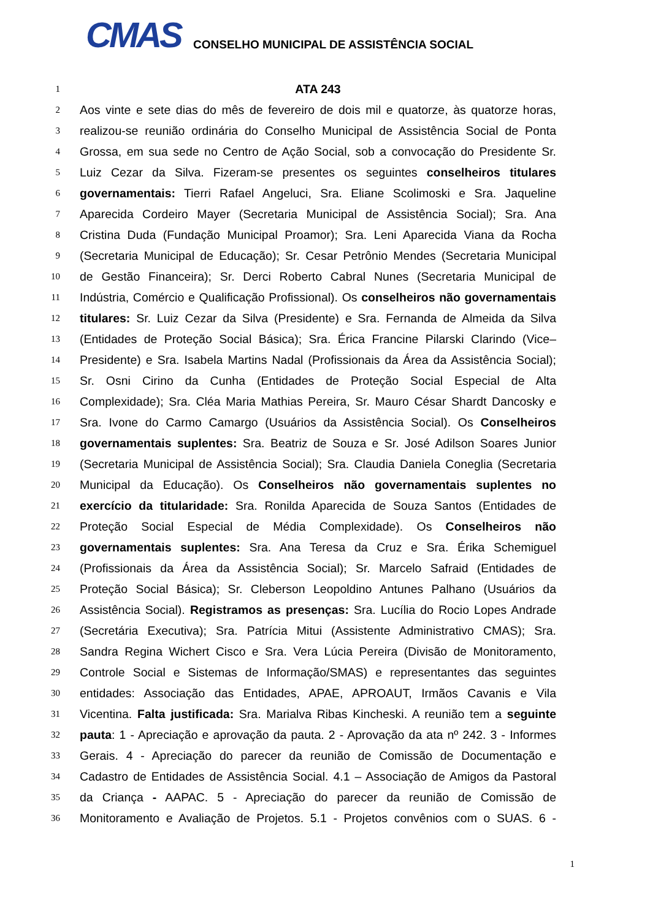CMAS
CONSELHO MUNICIPAL DE ASSISTÊNCIA SOCIAL
1 ATA 243
2 Aos vinte e sete dias do mês de fevereiro de dois mil e quatorze, às quatorze horas,
3 realizou-se reunião ordinária do Conselho Municipal de Assistência Social de Ponta
4 Grossa, em sua sede no Centro de Ação Social, sob a convocação do Presidente Sr.
5 Luiz Cezar da Silva. Fizeram-se presentes os seguintes conselheiros titulares
6 governamentais: Tierri Rafael Angeluci, Sra. Eliane Scolimoski e Sra. Jaqueline
7 Aparecida Cordeiro Mayer (Secretaria Municipal de Assistência Social); Sra. Ana
8 Cristina Duda (Fundação Municipal Proamor); Sra. Leni Aparecida Viana da Rocha
9 (Secretaria Municipal de Educação); Sr. Cesar Petrônio Mendes (Secretaria Municipal
10 de Gestão Financeira); Sr. Derci Roberto Cabral Nunes (Secretaria Municipal de
11 Indústria, Comércio e Qualificação Profissional). Os conselheiros não governamentais
12 titulares: Sr. Luiz Cezar da Silva (Presidente) e Sra. Fernanda de Almeida da Silva
13 (Entidades de Proteção Social Básica); Sra. Érica Francine Pilarski Clarindo (Vice–
14 Presidente) e Sra. Isabela Martins Nadal (Profissionais da Área da Assistência Social);
15 Sr. Osni Cirino da Cunha (Entidades de Proteção Social Especial de Alta
16 Complexidade); Sra. Cléa Maria Mathias Pereira, Sr. Mauro César Shardt Dancosky e
17 Sra. Ivone do Carmo Camargo (Usuários da Assistência Social). Os Conselheiros
18 governamentais suplentes: Sra. Beatriz de Souza e Sr. José Adilson Soares Junior
19 (Secretaria Municipal de Assistência Social); Sra. Claudia Daniela Coneglia (Secretaria
20 Municipal da Educação). Os Conselheiros não governamentais suplentes no
21 exercício da titularidade: Sra. Ronilda Aparecida de Souza Santos (Entidades de
22 Proteção Social Especial de Média Complexidade). Os Conselheiros não
23 governamentais suplentes: Sra. Ana Teresa da Cruz e Sra. Érika Schemiguel
24 (Profissionais da Área da Assistência Social); Sr. Marcelo Safraid (Entidades de
25 Proteção Social Básica); Sr. Cleberson Leopoldino Antunes Palhano (Usuários da
26 Assistência Social). Registramos as presenças: Sra. Lucília do Rocio Lopes Andrade
27 (Secretária Executiva); Sra. Patrícia Mitui (Assistente Administrativo CMAS); Sra.
28 Sandra Regina Wichert Cisco e Sra. Vera Lúcia Pereira (Divisão de Monitoramento,
29 Controle Social e Sistemas de Informação/SMAS) e representantes das seguintes
30 entidades: Associação das Entidades, APAE, APROAUT, Irmãos Cavanis e Vila
31 Vicentina. Falta justificada: Sra. Marialva Ribas Kincheski. A reunião tem a seguinte
32 pauta: 1 - Apreciação e aprovação da pauta. 2 - Aprovação da ata nº 242. 3 - Informes
33 Gerais. 4 - Apreciação do parecer da reunião de Comissão de Documentação e
34 Cadastro de Entidades de Assistência Social. 4.1 – Associação de Amigos da Pastoral
35 da Criança - AAPAC. 5 - Apreciação do parecer da reunião de Comissão de
36 Monitoramento e Avaliação de Projetos. 5.1 - Projetos convênios com o SUAS. 6 -
1